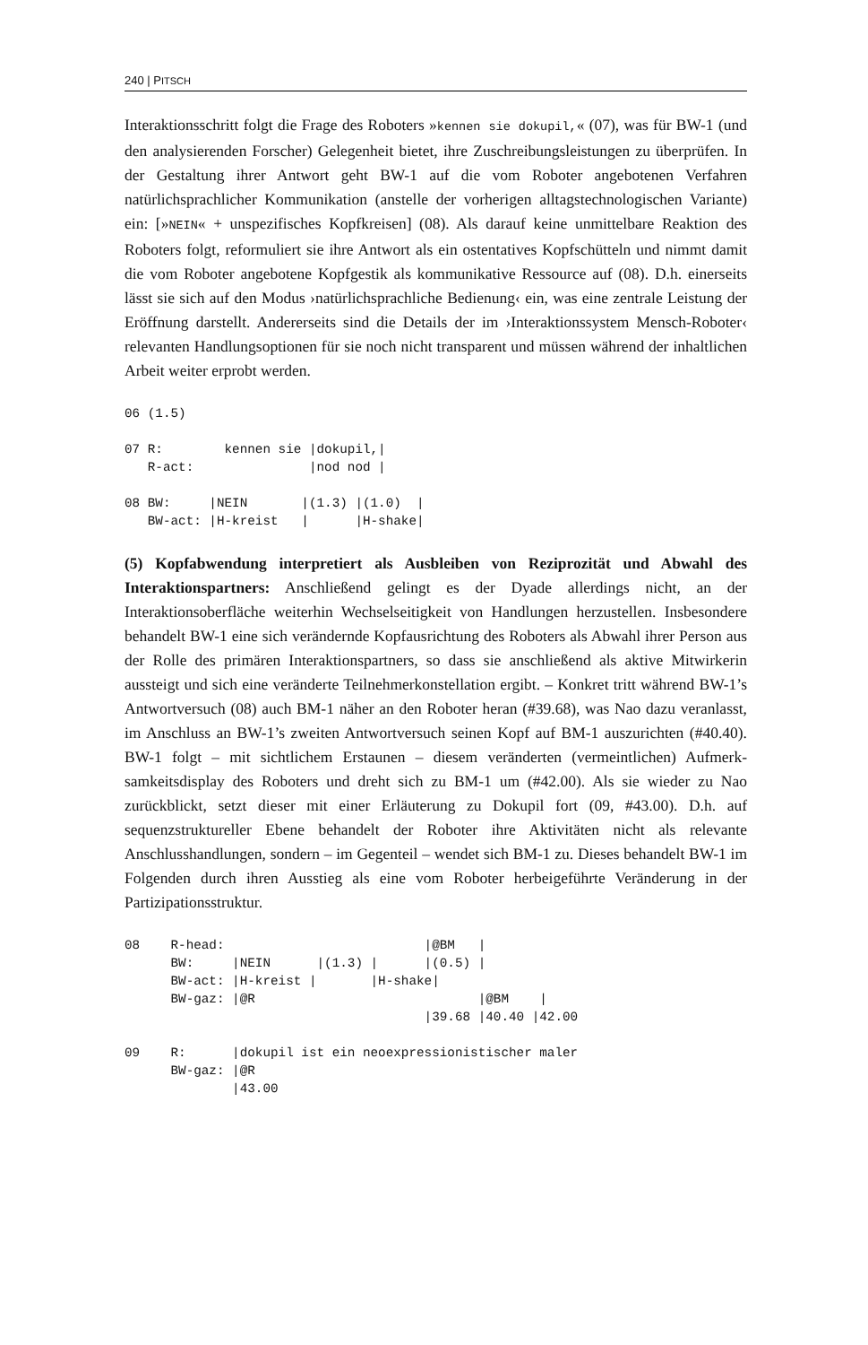240 | PITSCH
Interaktionsschritt folgt die Frage des Roboters »kennen sie dokupil,« (07), was für BW-1 (und den analysierenden Forscher) Gelegenheit bietet, ihre Zuschreibungs­leistungen zu überprüfen. In der Gestaltung ihrer Antwort geht BW-1 auf die vom Roboter angebotenen Verfahren natürlichsprachlicher Kommunikation (anstelle der vorherigen alltagstechnologischen Variante) ein: [»NEIN« + unspezifisches Kopfkrei­sen] (08). Als darauf keine unmittelbare Reaktion des Roboters folgt, reformuliert sie ihre Antwort als ein ostentatives Kopfschütteln und nimmt damit die vom Roboter angebotene Kopfgestik als kommunikative Ressource auf (08). D.h. einerseits lässt sie sich auf den Modus ›natürlichsprachliche Bedienung‹ ein, was eine zentrale Leis­tung der Eröffnung darstellt. Andererseits sind die Details der im ›Interaktionssystem Mensch-Roboter‹ relevanten Handlungsoptionen für sie noch nicht transparent und müssen während der inhaltlichen Arbeit weiter erprobt werden.
06 (1.5)

07 R:        kennen sie |dokupil,|
   R-act:               |nod nod |

08 BW:     |NEIN       |(1.3) |(1.0)  |
   BW-act: |H-kreist   |      |H-shake|
(5) Kopfabwendung interpretiert als Ausbleiben von Reziprozität und Abwahl des Interaktionspartners: Anschließend gelingt es der Dyade allerdings nicht, an der Interaktionsoberfläche weiterhin Wechselseitigkeit von Handlungen herzustellen. Insbesondere behandelt BW-1 eine sich verändernde Kopfausrichtung des Roboters als Abwahl ihrer Person aus der Rolle des primären Interaktionspartners, so dass sie anschließend als aktive Mitwirkerin aussteigt und sich eine veränderte Teilnehmer­konstellation ergibt. – Konkret tritt während BW-1’s Antwortversuch (08) auch BM-1 näher an den Roboter heran (#39.68), was Nao dazu veranlasst, im Anschluss an BW-1’s zweiten Antwortversuch seinen Kopf auf BM-1 auszurichten (#40.40). BW-1 folgt – mit sichtlichem Erstaunen – diesem veränderten (vermeintlichen) Aufmerk­samkeitsdisplay des Roboters und dreht sich zu BM-1 um (#42.00). Als sie wieder zu Nao zurückblickt, setzt dieser mit einer Erläuterung zu Dokupil fort (09, #43.00). D.h. auf sequenzstruktureller Ebene behandelt der Roboter ihre Aktivitäten nicht als relevante Anschlusshandlungen, sondern – im Gegenteil – wendet sich BM-1 zu. Dieses behandelt BW-1 im Folgenden durch ihren Ausstieg als eine vom Roboter herbeigeführte Veränderung in der Partizipationsstruktur.
08    R-head:                          |@BM   |
      BW:     |NEIN      |(1.3) |      |(0.5) |
      BW-act: |H-kreist |       |H-shake|
      BW-gaz: |@R                             |@BM    |
                                       |39.68 |40.40 |42.00

09    R:      |dokupil ist ein neoexpressionistischer maler
      BW-gaz: |@R
              |43.00